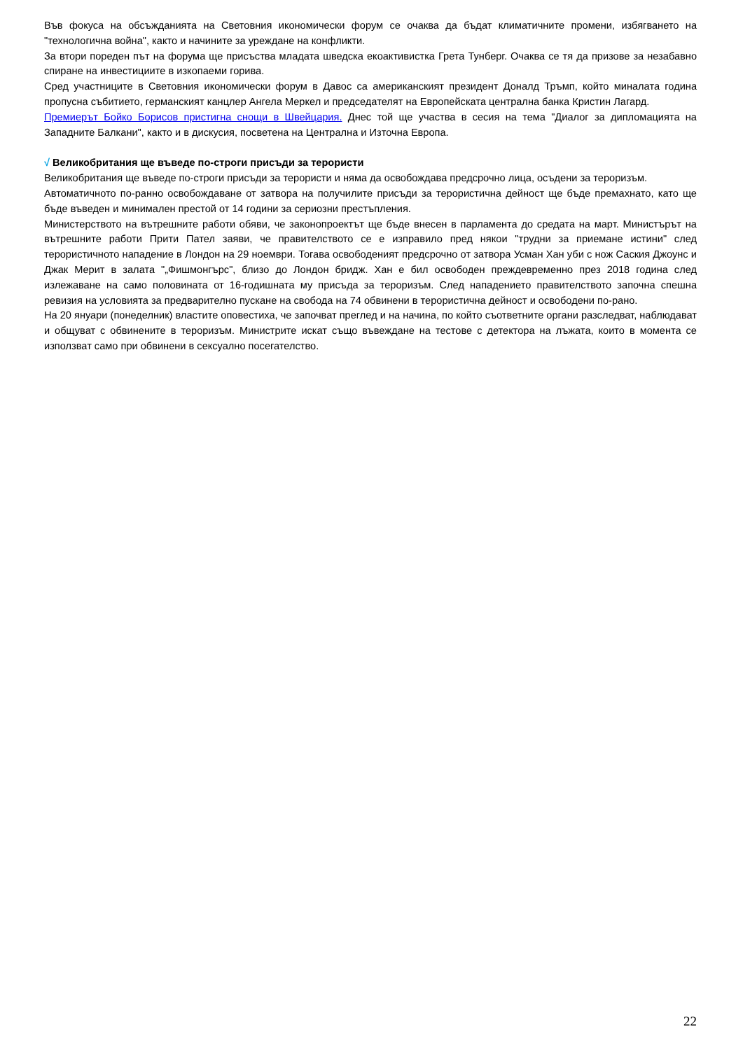Във фокуса на обсъжданията на Световния икономически форум се очаква да бъдат климатичните промени, избягването на "технологична война", както и начините за уреждане на конфликти.
За втори пореден път на форума ще присъства младата шведска екоактивистка Грета Тунберг. Очаква се тя да призове за незабавно спиране на инвестициите в изкопаеми горива.
Сред участниците в Световния икономически форум в Давос са американският президент Доналд Тръмп, който миналата година пропусна събитието, германският канцлер Ангела Меркел и председателят на Европейската централна банка Кристин Лагард.
Премиерът Бойко Борисов пристигна снощи в Швейцария. Днес той ще участва в сесия на тема "Диалог за дипломацията на Западните Балкани", както и в дискусия, посветена на Централна и Източна Европа.
√ Великобритания ще въведе по-строги присъди за терористи
Великобритания ще въведе по-строги присъди за терористи и няма да освобождава предсрочно лица, осъдени за тероризъм.
Автоматичното по-ранно освобождаване от затвора на получилите присъди за терористична дейност ще бъде премахнато, като ще бъде въведен и минимален престой от 14 години за сериозни престъпления.
Министерството на вътрешните работи обяви, че законопроектът ще бъде внесен в парламента до средата на март. Министърът на вътрешните работи Прити Пател заяви, че правителството се е изправило пред някои "трудни за приемане истини" след терористичното нападение в Лондон на 29 ноември. Тогава освободеният предсрочно от затвора Усман Хан уби с нож Саския Джоунс и Джак Мерит в залата "„Фишмонгърс", близо до Лондон бридж. Хан е бил освободен преждевременно през 2018 година след излежаване на само половината от 16-годишната му присъда за тероризъм. След нападението правителството започна спешна ревизия на условията за предварително пускане на свобода на 74 обвинени в терористична дейност и освободени по-рано.
На 20 януари (понеделник) властите оповестиха, че започват преглед и на начина, по който съответните органи разследват, наблюдават и общуват с обвинените в тероризъм. Министрите искат също въвеждане на тестове с детектора на лъжата, които в момента се използват само при обвинени в сексуално посегателство.
22